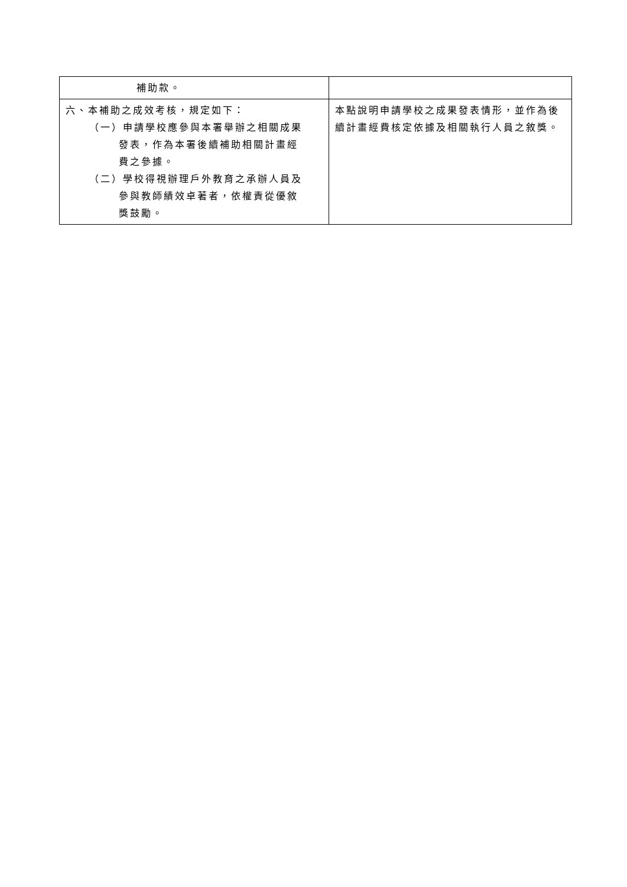| 補助款。 | |
| 六、本補助之成效考核，規定如下： （一）申請學校應參與本署舉辦之相關成果 發表，作為本署後續補助相關計畫經 費之參據。 （二）學校得視辦理戶外教育之承辦人員及 參與教師績效卓著者，依權責從優敘 獎鼓勵。 | 本點說明申請學校之成果發表情形，並作為後續計畫經費核定依據及相關執行人員之敘獎。 |